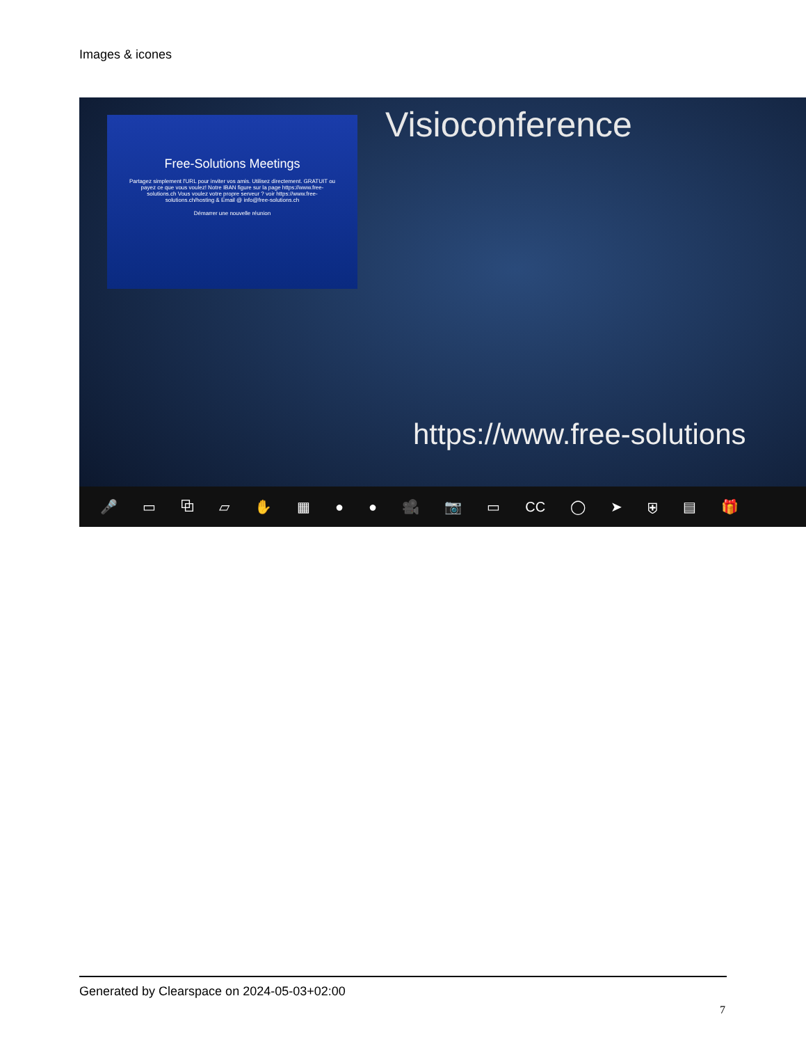Images & icones
Free-Solutions Meetings
Partagez simplement l'URL pour inviter vos amis. Utilisez directement. GRATUIT ou payez ce que vous voulez! Notre IBAN figure sur la page https://www.free-solutions.ch Vous voulez votre propre serveur ? voir https://www.free-solutions.ch/hosting & Email @ info@free-solutions.ch
Démarrer une nouvelle réunion
Visioconference
https://www.free-solutions
🎤 ▭ ⧉ ▱ ✋ ▦ ● ● 🎥 📷 ▭ CC ◯ ➤ ⛨ ▤ 🎁
Generated by Clearspace on 2024-05-03+02:00
7